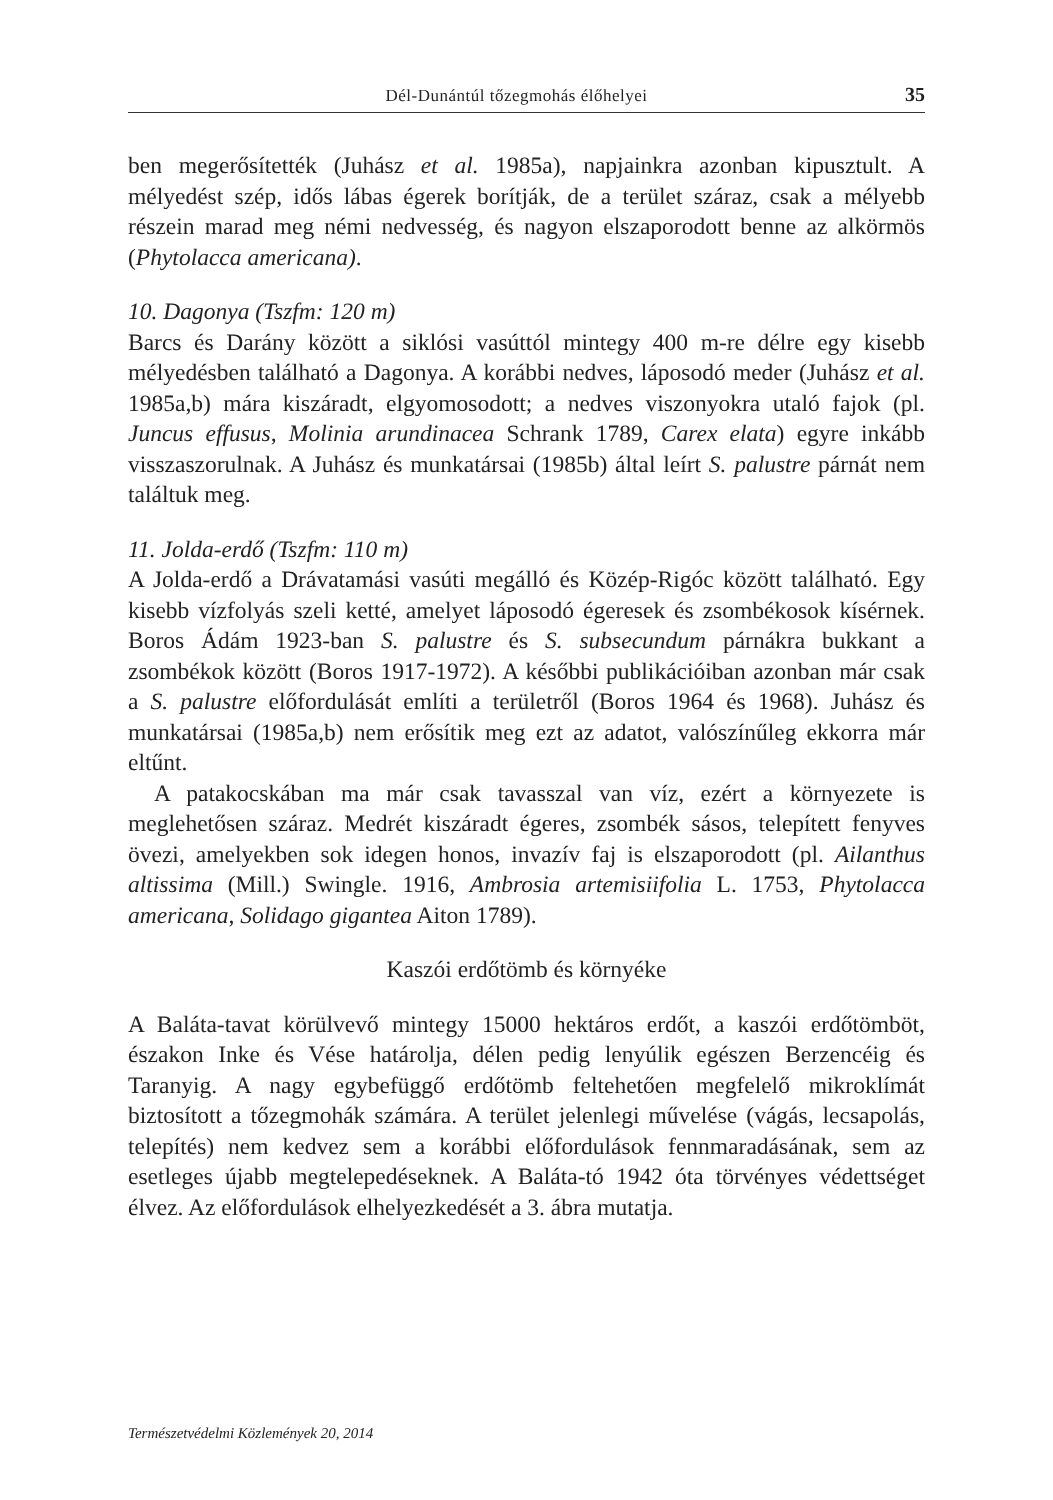Dél-Dunántúl tőzegmohás élőhelyei 35
ben megerősítették (Juhász et al. 1985a), napjainkra azonban kipusztult. A mélyedést szép, idős lábas égerek borítják, de a terület száraz, csak a mélyebb részein marad meg némi nedvesség, és nagyon elszaporodott benne az alkörmös (Phytolacca americana).
10. Dagonya (Tszfm: 120 m)
Barcs és Darány között a siklósi vasúttól mintegy 400 m-re délre egy kisebb mélyedésben található a Dagonya. A korábbi nedves, láposodó meder (Juhász et al. 1985a,b) mára kiszáradt, elgyomosodott; a nedves viszonyokra utaló fajok (pl. Juncus effusus, Molinia arundinacea Schrank 1789, Carex elata) egyre inkább visszaszorulnak. A Juhász és munkatársai (1985b) által leírt S. palustre párnát nem találtuk meg.
11. Jolda-erdő (Tszfm: 110 m)
A Jolda-erdő a Drávatamási vasúti megálló és Közép-Rigóc között található. Egy kisebb vízfolyás szeli ketté, amelyet láposodó égeresek és zsombékosok kísérnek. Boros Ádám 1923-ban S. palustre és S. subsecundum párnákra bukkant a zsombékok között (Boros 1917-1972). A későbbi publikációiban azonban már csak a S. palustre előfordulását említi a területről (Boros 1964 és 1968). Juhász és munkatársai (1985a,b) nem erősítik meg ezt az adatot, valószínűleg ekkorra már eltűnt.
A patakocskában ma már csak tavasszal van víz, ezért a környezete is meglehetősen száraz. Medrét kiszáradt égeres, zsombék sásos, telepített fenyves övezi, amelyekben sok idegen honos, invazív faj is elszaporodott (pl. Ailanthus altissima (Mill.) Swingle. 1916, Ambrosia artemisiifolia L. 1753, Phytolacca americana, Solidago gigantea Aiton 1789).
Kaszói erdőtömb és környéke
A Baláta-tavat körülvevő mintegy 15000 hektáros erdőt, a kaszói erdőtömböt, északon Inke és Vése határolja, délen pedig lenyúlik egészen Berzencéig és Taranyig. A nagy egybefüggő erdőtömb feltehetően megfelelő mikroklímát biztosított a tőzegmohák számára. A terület jelenlegi művelése (vágás, lecsapolás, telepítés) nem kedvez sem a korábbi előfordulások fennmaradásának, sem az esetleges újabb megtelepedéseknek. A Baláta-tó 1942 óta törvényes védettséget élvez. Az előfordulások elhelyezkedését a 3. ábra mutatja.
Természetvédelmi Közlemények 20, 2014